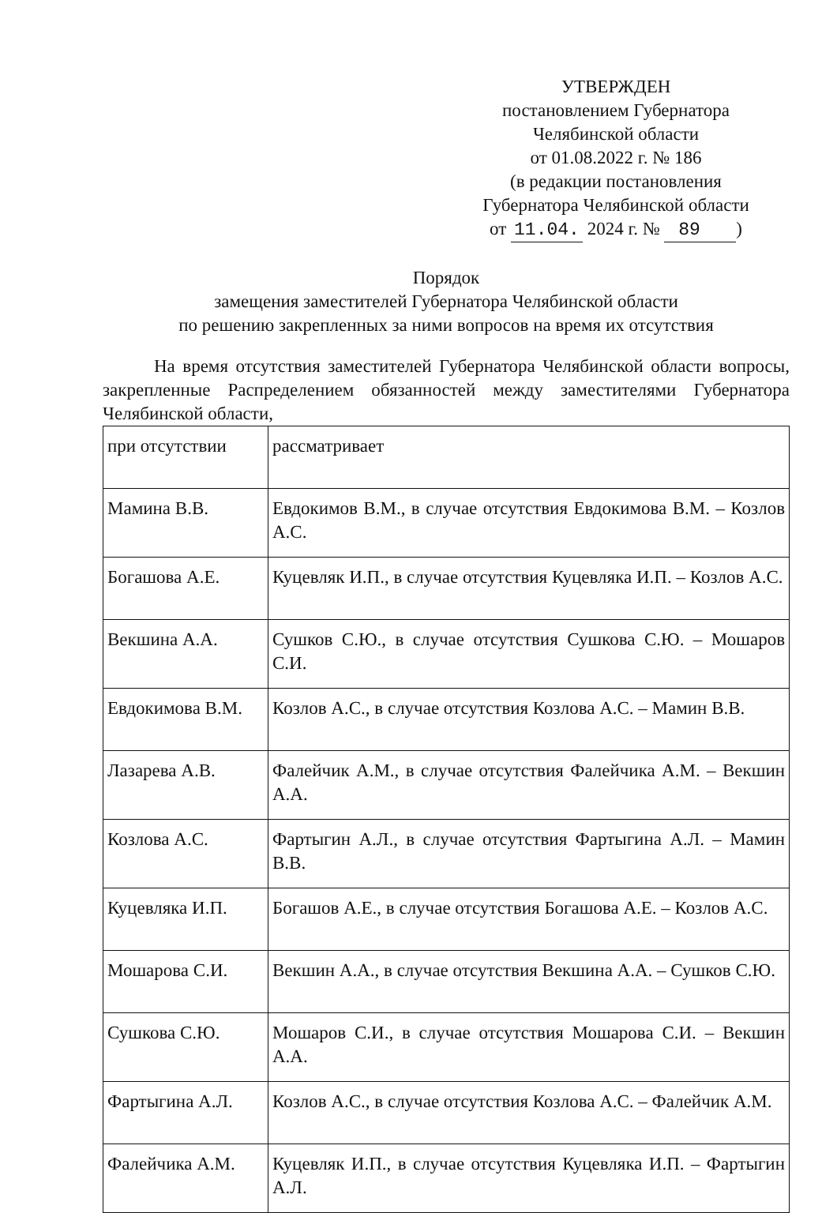УТВЕРЖДЕН
постановлением Губернатора
Челябинской области
от 01.08.2022 г. № 186
(в редакции постановления
Губернатора Челябинской области
от 11.04. 2024 г. № 89 )
Порядок
замещения заместителей Губернатора Челябинской области
по решению закрепленных за ними вопросов на время их отсутствия
На время отсутствия заместителей Губернатора Челябинской области вопросы, закрепленные Распределением обязанностей между заместителями Губернатора Челябинской области,
| при отсутствии | рассматривает |
| Мамина В.В. | Евдокимов В.М., в случае отсутствия Евдокимова В.М. – Козлов А.С. |
| Богашова А.Е. | Куцевляк И.П., в случае отсутствия Куцевляка И.П. – Козлов А.С. |
| Векшина А.А. | Сушков С.Ю., в случае отсутствия Сушкова С.Ю. – Мошаров С.И. |
| Евдокимова В.М. | Козлов А.С., в случае отсутствия Козлова А.С. – Мамин В.В. |
| Лазарева А.В. | Фалейчик А.М., в случае отсутствия Фалейчика А.М. – Векшин А.А. |
| Козлова А.С. | Фартыгин А.Л., в случае отсутствия Фартыгина А.Л. – Мамин В.В. |
| Куцевляка И.П. | Богашов А.Е., в случае отсутствия Богашова А.Е. – Козлов А.С. |
| Мошарова С.И. | Векшин А.А., в случае отсутствия Векшина А.А. – Сушков С.Ю. |
| Сушкова С.Ю. | Мошаров С.И., в случае отсутствия Мошарова С.И. – Векшин А.А. |
| Фартыгина А.Л. | Козлов А.С., в случае отсутствия Козлова А.С. – Фалейчик А.М. |
| Фалейчика А.М. | Куцевляк И.П., в случае отсутствия Куцевляка И.П. – Фартыгин А.Л. |